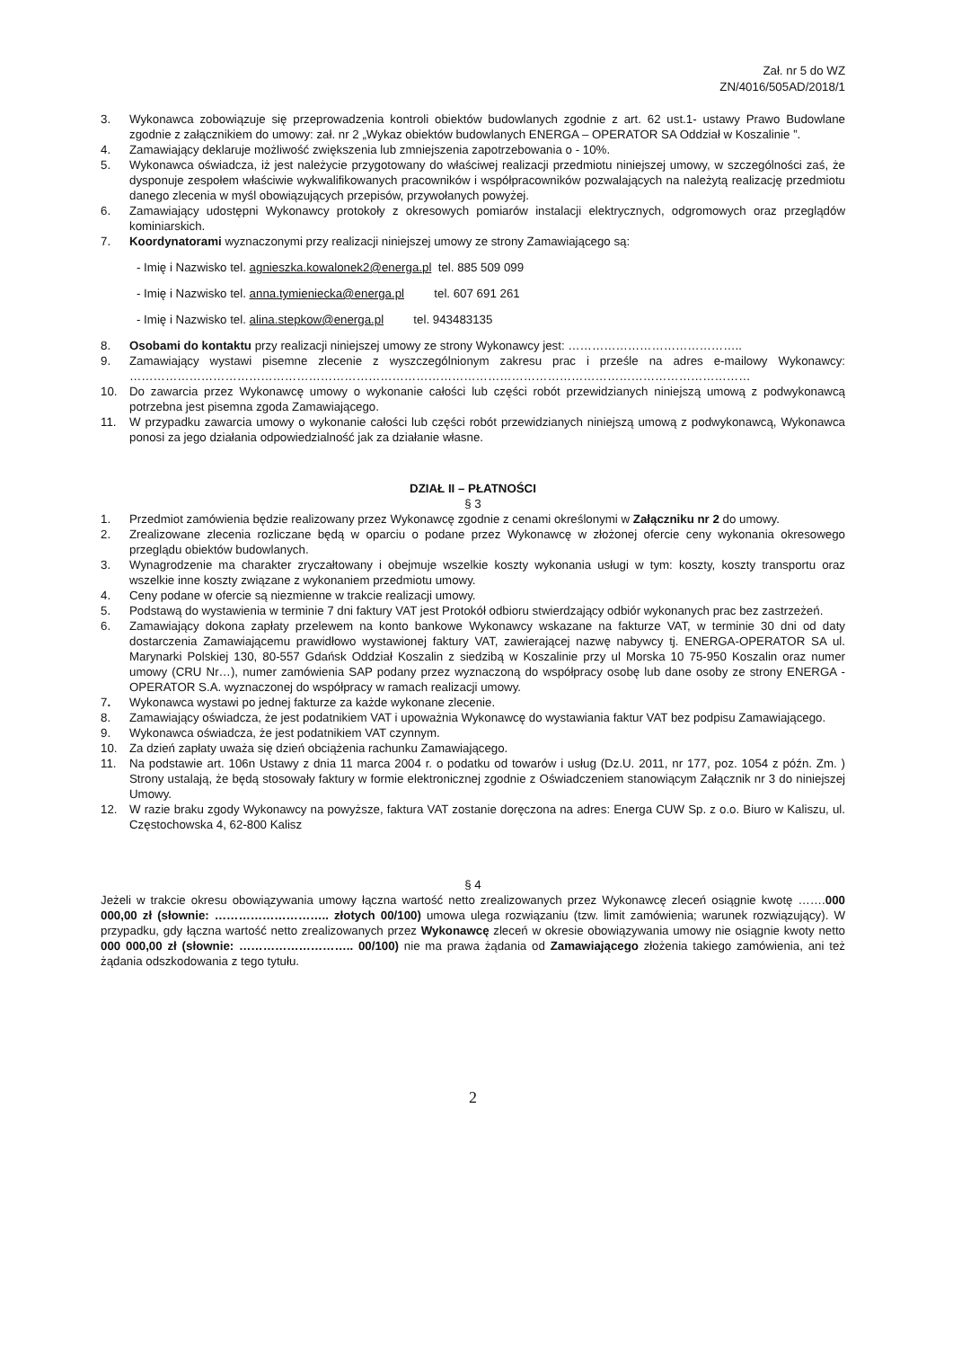Zał. nr 5 do WZ
ZN/4016/505AD/2018/1
3. Wykonawca zobowiązuje się przeprowadzenia kontroli obiektów budowlanych zgodnie z art. 62 ust.1- ustawy Prawo Budowlane zgodnie z załącznikiem do umowy: zał. nr 2 „Wykaz obiektów budowlanych ENERGA – OPERATOR SA Oddział w Koszalinie ”.
4. Zamawiający deklaruje możliwość zwiększenia lub zmniejszenia zapotrzebowania o - 10%.
5. Wykonawca oświadcza, iż jest należycie przygotowany do właściwej realizacji przedmiotu niniejszej umowy, w szczególności zaś, że dysponuje zespołem właściwie wykwalifikowanych pracowników i współpracowników pozwalających na należytą realizację przedmiotu danego zlecenia w myśl obowiązujących przepisów, przywołanych powyżej.
6. Zamawiający udostępni Wykonawcy protokoły z okresowych pomiarów instalacji elektrycznych, odgromowych oraz przeglądów kominiarskich.
7. Koordynatorami wyznaczonymi przy realizacji niniejszej umowy ze strony Zamawiającego są:
- Imię i Nazwisko tel. agnieszka.kowalonek2@energa.pl tel. 885 509 099
- Imię i Nazwisko tel. anna.tymieniecka@energa.pl tel. 607 691 261
- Imię i Nazwisko tel. alina.stepkow@energa.pl tel. 943483135
8. Osobami do kontaktu przy realizacji niniejszej umowy ze strony Wykonawcy jest: ……………………………………..
9. Zamawiający wystawi pisemne zlecenie z wyszczególnionym zakresu prac i prześle na adres e-mailowy Wykonawcy: …………………………………………………………………………………………………………………………………………
10. Do zawarcia przez Wykonawcę umowy o wykonanie całości lub części robót przewidzianych niniejszą umową z podwykonawcą potrzebna jest pisemna zgoda Zamawiającego.
11. W przypadku zawarcia umowy o wykonanie całości lub części robót przewidzianych niniejszą umową z podwykonawcą, Wykonawca ponosi za jego działania odpowiedzialność jak za działanie własne.
DZIAŁ II – PŁATNOŚCI
§ 3
1. Przedmiot zamówienia będzie realizowany przez Wykonawcę zgodnie z cenami określonymi w Załączniku nr 2 do umowy.
2. Zrealizowane zlecenia rozliczane będą w oparciu o podane przez Wykonawcę w złożonej ofercie ceny wykonania okresowego przeglądu obiektów budowlanych.
3. Wynagrodzenie ma charakter zryczałtowany i obejmuje wszelkie koszty wykonania usługi w tym: koszty, koszty transportu oraz wszelkie inne koszty związane z wykonaniem przedmiotu umowy.
4. Ceny podane w ofercie są niezmienne w trakcie realizacji umowy.
5. Podstawą do wystawienia w terminie 7 dni faktury VAT jest Protokół odbioru stwierdzający odbiór wykonanych prac bez zastrzeżeń.
6. Zamawiający dokona zapłaty przelewem na konto bankowe Wykonawcy wskazane na fakturze VAT, w terminie 30 dni od daty dostarczenia Zamawiającemu prawidłowo wystawionej faktury VAT, zawierającej nazwę nabywcy tj. ENERGA-OPERATOR SA ul. Marynarki Polskiej 130, 80-557 Gdańsk Oddział Koszalin z siedzibą w Koszalinie przy ul Morska 10 75-950 Koszalin oraz numer umowy (CRU Nr…), numer zamówienia SAP podany przez wyznaczoną do współpracy osobę lub dane osoby ze strony ENERGA - OPERATOR S.A. wyznaczonej do współpracy w ramach realizacji umowy.
7. Wykonawca wystawi po jednej fakturze za każde wykonane zlecenie.
8. Zamawiający oświadcza, że jest podatnikiem VAT i upoważnia Wykonawcę do wystawiania faktur VAT bez podpisu Zamawiającego.
9. Wykonawca oświadcza, że jest podatnikiem VAT czynnym.
10. Za dzień zapłaty uważa się dzień obciążenia rachunku Zamawiającego.
11. Na podstawie art. 106n Ustawy z dnia 11 marca 2004 r. o podatku od towarów i usług (Dz.U. 2011, nr 177, poz. 1054 z późn. Zm. ) Strony ustalają, że będą stosowały faktury w formie elektronicznej zgodnie z Oświadczeniem stanowiącym Załącznik nr 3 do niniejszej Umowy.
12. W razie braku zgody Wykonawcy na powyższe, faktura VAT zostanie doręczona na adres: Energa CUW Sp. z o.o. Biuro w Kaliszu, ul. Częstochowska 4, 62-800 Kalisz
§ 4
Jeżeli w trakcie okresu obowiązywania umowy łączna wartość netto zrealizowanych przez Wykonawcę zleceń osiągnie kwotę …….000 000,00 zł (słownie: ……………………….. złotych 00/100) umowa ulega rozwiązaniu (tzw. limit zamówienia; warunek rozwiązujący). W przypadku, gdy łączna wartość netto zrealizowanych przez Wykonawcę zleceń w okresie obowiązywania umowy nie osiągnie kwoty netto 000 000,00 zł (słownie: ……………………….. 00/100) nie ma prawa żądania od Zamawiającego złożenia takiego zamówienia, ani też żądania odszkodowania z tego tytułu.
2